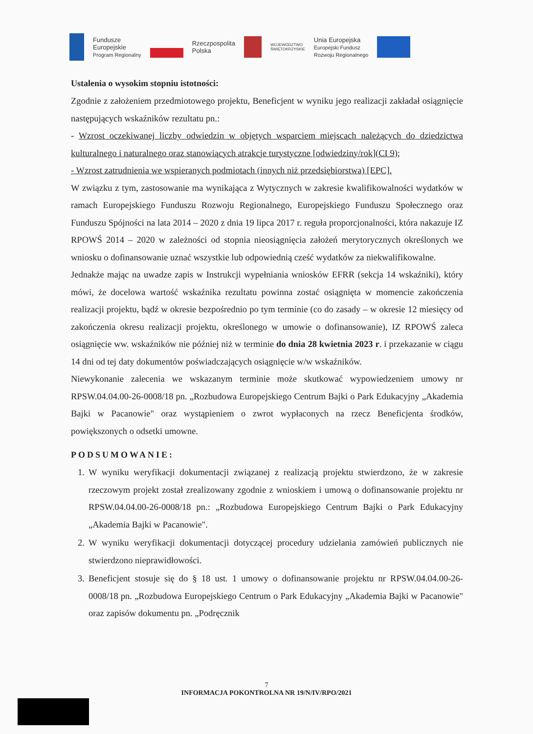Fundusze
Europejskie
Program Regionalny
Rzeczpospolita
Polska
WOJEWÓDZTWO
ŚWIĘTOKRZYSKIE
Unia Europejska
Europejski Fundusz
Rozwoju Regionalnego
Ustalenia o wysokim stopniu istotności:
Zgodnie z założeniem przedmiotowego projektu, Beneficjent w wyniku jego realizacji zakładał osiągnięcie następujących wskaźników rezultatu pn.:
- Wzrost oczekiwanej liczby odwiedzin w objętych wsparciem miejscach należących do dziedzictwa kulturalnego i naturalnego oraz stanowiących atrakcje turystyczne [odwiedziny/rok](CI 9);
- Wzrost zatrudnienia we wspieranych podmiotach (innych niż przedsiębiorstwa) [EPC].
W związku z tym, zastosowanie ma wynikająca z Wytycznych w zakresie kwalifikowalności wydatków w ramach Europejskiego Funduszu Rozwoju Regionalnego, Europejskiego Funduszu Społecznego oraz Funduszu Spójności na lata 2014 – 2020 z dnia 19 lipca 2017 r. reguła proporcjonalności, która nakazuje IZ RPOWŚ 2014 – 2020 w zależności od stopnia nieosiągnięcia założeń merytorycznych określonych we wniosku o dofinansowanie uznać wszystkie lub odpowiednią cześć wydatków za niekwalifikowalne.
Jednakże mając na uwadze zapis w Instrukcji wypełniania wniosków EFRR (sekcja 14 wskaźniki), który mówi, że docelowa wartość wskaźnika rezultatu powinna zostać osiągnięta w momencie zakończenia realizacji projektu, bądź w okresie bezpośrednio po tym terminie (co do zasady – w okresie 12 miesięcy od zakończenia okresu realizacji projektu, określonego w umowie o dofinansowanie), IZ RPOWŚ zaleca osiągnięcie ww. wskaźników nie później niż w terminie do dnia 28 kwietnia 2023 r. i przekazanie w ciągu 14 dni od tej daty dokumentów poświadczających osiągnięcie w/w wskaźników.
Niewykonanie zalecenia we wskazanym terminie może skutkować wypowiedzeniem umowy nr RPSW.04.04.00-26-0008/18 pn. „Rozbudowa Europejskiego Centrum Bajki o Park Edukacyjny „Akademia Bajki w Pacanowie" oraz wystąpieniem o zwrot wypłaconych na rzecz Beneficjenta środków, powiększonych o odsetki umowne.
PODSUMOWANIE:
1. W wyniku weryfikacji dokumentacji związanej z realizacją projektu stwierdzono, że w zakresie rzeczowym projekt został zrealizowany zgodnie z wnioskiem i umową o dofinansowanie projektu nr RPSW.04.04.00-26-0008/18 pn.: „Rozbudowa Europejskiego Centrum Bajki o Park Edukacyjny „Akademia Bajki w Pacanowie".
2. W wyniku weryfikacji dokumentacji dotyczącej procedury udzielania zamówień publicznych nie stwierdzono nieprawidłowości.
3. Beneficjent stosuje się do § 18 ust. 1 umowy o dofinansowanie projektu nr RPSW.04.04.00-26-0008/18 pn. „Rozbudowa Europejskiego Centrum o Park Edukacyjny „Akademia Bajki w Pacanowie" oraz zapisów dokumentu pn. „Podręcznik
7
INFORMACJA POKONTROLNA NR 19/N/IV/RPO/2021